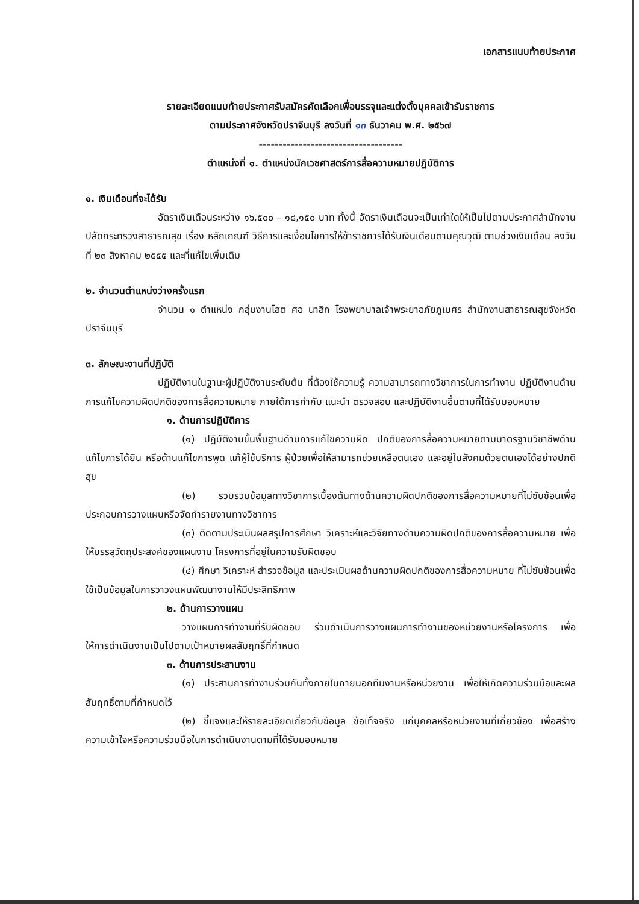เอกสารแนบท้ายประกาศ
รายละเอียดแนบท้ายประกาศรับสมัครคัดเลือกเพื่อบรรจุและแต่งตั้งบุคคลเข้ารับราชการ
ตามประกาศจังหวัดปราจีนบุรี ลงวันที่ ๑๓ ธันวาคม พ.ศ. ๒๕๖๗
------------------------------------
ตำแหน่งที่ ๑. ตำแหน่งนักเวชศาสตร์การสื่อความหมายปฏิบัติการ
๑. เงินเดือนที่จะได้รับ
อัตราเงินเดือนระหว่าง ๑๖,๕๐๐ – ๑๘,๑๕๐ บาท ทั้งนี้ อัตราเงินเดือนจะเป็นเท่าใดให้เป็นไปตามประกาศสำนักงานปลัดกระทรวงสาธารณสุข เรื่อง หลักเกณฑ์ วิธีการและเงื่อนไขการให้ข้าราชการได้รับเงินเดือนตามคุณวุฒิ ตามช่วงเงินเดือน ลงวันที่ ๒๓ สิงหาคม ๒๕๕๕ และที่แก้ไขเพิ่มเติม
๒. จำนวนตำแหน่งว่างครั้งแรก
จำนวน ๑ ตำแหน่ง กลุ่มงานโสต ศอ นาสิก โรงพยาบาลเจ้าพระยาอภัยภูเบศร สำนักงานสาธารณสุขจังหวัดปราจีนบุรี
๓. ลักษณะงานที่ปฏิบัติ
ปฏิบัติงานในฐานะผู้ปฏิบัติงานระดับต้น ที่ต้องใช้ความรู้ ความสามารถทางวิชาการในการทำงาน ปฏิบัติงานด้านการแก้ไขความผิดปกติของการสื่อความหมาย ภายใต้การกำกับ แนะนำ ตรวจสอบ และปฏิบัติงานอื่นตามที่ได้รับมอบหมาย
๑. ด้านการปฏิบัติการ
(๑) ปฏิบัติงานขั้นพื้นฐานด้านการแก้ไขความผิด ปกติของการสื่อความหมายตามมาตรฐานวิชาชีพด้านแก้ไขการได้ยิน หรือด้านแก้ไขการพูด แก้ผู้ใช้บริการ ผู้ป่วยเพื่อให้สามารถช่วยเหลือตนเอง และอยู่ในสังคมด้วยตนเองได้อย่างปกติสุข
(๒) รวบรวมข้อมูลทางวิชาการเบื้องต้นทางด้านความผิดปกติของการสื่อความหมายที่ไม่ซับซ้อนเพื่อประกอบการวางแผนหรือจัดทำรายงานทางวิชาการ
(๓) ติดตามประเมินผลสรุปการศึกษา วิเคราะห์และวิจัยทางด้านความผิดปกติของการสื่อความหมาย เพื่อให้บรรลุวัตถุประสงค์ของแผนงาน โครงการที่อยู่ในความรับผิดชอบ
(๔) ศึกษา วิเคราะห์ สำรวจข้อมูล และประเมินผลด้านความผิดปกติของการสื่อความหมาย ที่ไม่ซับซ้อนเพื่อใช้เป็นข้อมูลในการวาวงแผนพัฒนางานให้มีประสิทธิภาพ
๒. ด้านการวางแผน
วางแผนการทำงานที่รับผิดชอบ ร่วมดำเนินการวางแผนการทำงานของหน่วยงานหรือโครงการ เพื่อให้การดำเนินงานเป็นไปตามเป้าหมายผลสัมฤทธิ์ที่กำหนด
๓. ด้านการประสานงาน
(๑) ประสานการทำงานร่วมกันทั้งภายในภายนอกทีมงานหรือหน่วยงาน เพื่อให้เกิดความร่วมมือและผลสัมฤทธิ์ตามที่กำหนดไว้
(๒) ชี้แจงและให้รายละเอียดเกี่ยวกับข้อมูล ข้อเท็จจริง แก่บุคคลหรือหน่วยงานที่เกี่ยวข้อง เพื่อสร้างความเข้าใจหรือความร่วมมือในการดำเนินงานตามที่ได้รับมอบหมาย